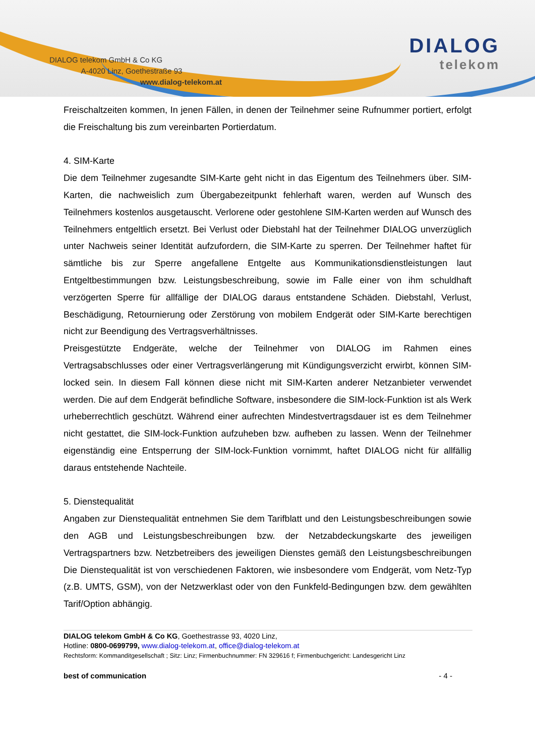DIALOG telekom GmbH & Co KG
A-4020 Linz, Goethestraße 93
www.dialog-telekom.at
DIALOG
telekom
Freischaltzeiten kommen, In jenen Fällen, in denen der Teilnehmer seine Rufnummer portiert, erfolgt die Freischaltung bis zum vereinbarten Portierdatum.
4. SIM-Karte
Die dem Teilnehmer zugesandte SIM-Karte geht nicht in das Eigentum des Teilnehmers über. SIM-Karten, die nachweislich zum Übergabezeitpunkt fehlerhaft waren, werden auf Wunsch des Teilnehmers kostenlos ausgetauscht. Verlorene oder gestohlene SIM-Karten werden auf Wunsch des Teilnehmers entgeltlich ersetzt. Bei Verlust oder Diebstahl hat der Teilnehmer DIALOG unverzüglich unter Nachweis seiner Identität aufzufordern, die SIM-Karte zu sperren. Der Teilnehmer haftet für sämtliche bis zur Sperre angefallene Entgelte aus Kommunikationsdienstleistungen laut Entgeltbestimmungen bzw. Leistungsbeschreibung, sowie im Falle einer von ihm schuldhaft verzögerten Sperre für allfällige der DIALOG daraus entstandene Schäden. Diebstahl, Verlust, Beschädigung, Retournierung oder Zerstörung von mobilem Endgerät oder SIM-Karte berechtigen nicht zur Beendigung des Vertragsverhältnisses.
Preisgestützte Endgeräte, welche der Teilnehmer von DIALOG im Rahmen eines Vertragsabschlusses oder einer Vertragsverlängerung mit Kündigungsverzicht erwirbt, können SIM-locked sein. In diesem Fall können diese nicht mit SIM-Karten anderer Netzanbieter verwendet werden. Die auf dem Endgerät befindliche Software, insbesondere die SIM-lock-Funktion ist als Werk urheberrechtlich geschützt. Während einer aufrechten Mindestvertragsdauer ist es dem Teilnehmer nicht gestattet, die SIM-lock-Funktion aufzuheben bzw. aufheben zu lassen. Wenn der Teilnehmer eigenständig eine Entsperrung der SIM-lock-Funktion vornimmt, haftet DIALOG nicht für allfällig daraus entstehende Nachteile.
5. Dienstequalität
Angaben zur Dienstequalität entnehmen Sie dem Tarifblatt und den Leistungsbeschreibungen sowie den AGB und Leistungsbeschreibungen bzw. der Netzabdeckungskarte des jeweiligen Vertragspartners bzw. Netzbetreibers des jeweiligen Dienstes gemäß den Leistungsbeschreibungen Die Dienstequalität ist von verschiedenen Faktoren, wie insbesondere vom Endgerät, vom Netz-Typ (z.B. UMTS, GSM), von der Netzwerklast oder von den Funkfeld-Bedingungen bzw. dem gewählten Tarif/Option abhängig.
DIALOG telekom GmbH & Co KG, Goethestrasse 93, 4020 Linz,
Hotline: 0800-0699799, www.dialog-telekom.at, office@dialog-telekom.at
Rechtsform: Kommanditgesellschaft ; Sitz: Linz; Firmenbuchnummer: FN 329616 f; Firmenbuchgericht: Landesgericht Linz
best of communication - 4 -